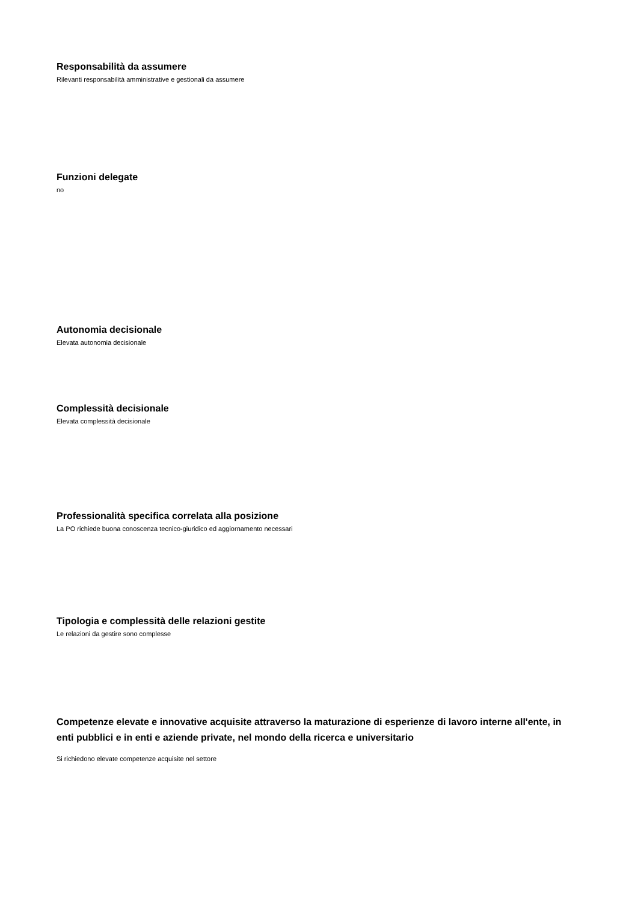Responsabilità da assumere
Rilevanti responsabilità amministrative e gestionali da assumere
Funzioni delegate
no
Autonomia decisionale
Elevata autonomia decisionale
Complessità decisionale
Elevata complessità decisionale
Professionalità specifica correlata alla posizione
La PO richiede buona conoscenza tecnico-giuridico ed aggiornamento necessari
Tipologia e complessità delle relazioni gestite
Le relazioni da gestire sono complesse
Competenze elevate e innovative acquisite attraverso la maturazione di esperienze di lavoro interne all'ente, in enti pubblici e in enti e aziende private, nel mondo della ricerca e universitario
Si richiedono elevate competenze acquisite nel settore